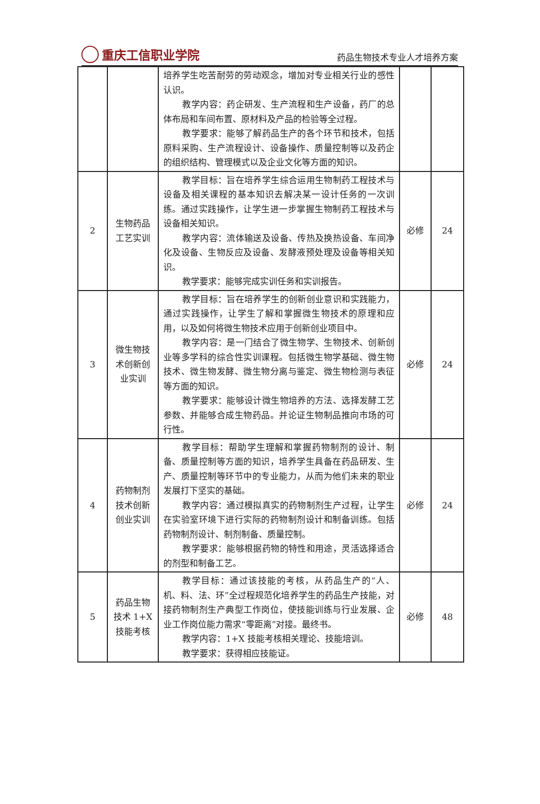重庆工信职业学院
药品生物技术专业人才培养方案
| | | 培养学生吃苦耐劳的劳动观念，增加对专业相关行业的感性认识。 教学内容：药企研发、生产流程和生产设备，药厂的总体布局和车间布置、原材料及产品的检验等全过程。 教学要求：能够了解药品生产的各个环节和技术，包括原料采购、生产流程设计、设备操作、质量控制等以及药企的组织结构、管理模式以及企业文化等方面的知识。 | | |
| 2 | 生物药品工艺实训 | 教学目标：旨在培养学生综合运用生物制药工程技术与设备及相关课程的基本知识去解决某一设计任务的一次训练。通过实践操作，让学生进一步掌握生物制药工程技术与设备相关知识。 教学内容：流体输送及设备、传热及换热设备、车间净化及设备、生物反应及设备、发酵液预处理及设备等相关知识。 教学要求：能够完成实训任务和实训报告。 | 必修 | 24 |
| 3 | 微生物技术创新创业实训 | 教学目标：旨在培养学生的创新创业意识和实践能力，通过实践操作，让学生了解和掌握微生物技术的原理和应用，以及如何将微生物技术应用于创新创业项目中。 教学内容：是一门结合了微生物学、生物技术、创新创业等多学科的综合性实训课程。包括微生物学基础、微生物技术、微生物发酵、微生物分离与鉴定、微生物检测与表征等方面的知识。 教学要求：能够设计微生物培养的方法、选择发酵工艺参数、并能够合成生物药品。并论证生物制品推向市场的可行性。 | 必修 | 24 |
| 4 | 药物制剂技术创新创业实训 | 教学目标：帮助学生理解和掌握药物制剂的设计、制备、质量控制等方面的知识，培养学生具备在药品研发、生产、质量控制等环节中的专业能力，从而为他们未来的职业发展打下坚实的基础。 教学内容：通过模拟真实的药物制剂生产过程，让学生在实验室环境下进行实际的药物制剂设计和制备训练。包括药物制剂设计、制剂制备、质量控制。 教学要求：能够根据药物的特性和用途，灵活选择适合的剂型和制备工艺。 | 必修 | 24 |
| 5 | 药品生物技术 1+X 技能考核 | 教学目标：通过该技能的考核，从药品生产的“人、机、料、法、环”全过程规范化培养学生的药品生产技能，对接药物制剂生产典型工作岗位，使技能训练与行业发展、企业工作岗位能力需求“零距离”对接。最终书。 教学内容：1+X 技能考核相关理论、技能培训。 教学要求：获得相应技能证。 | 必修 | 48 |